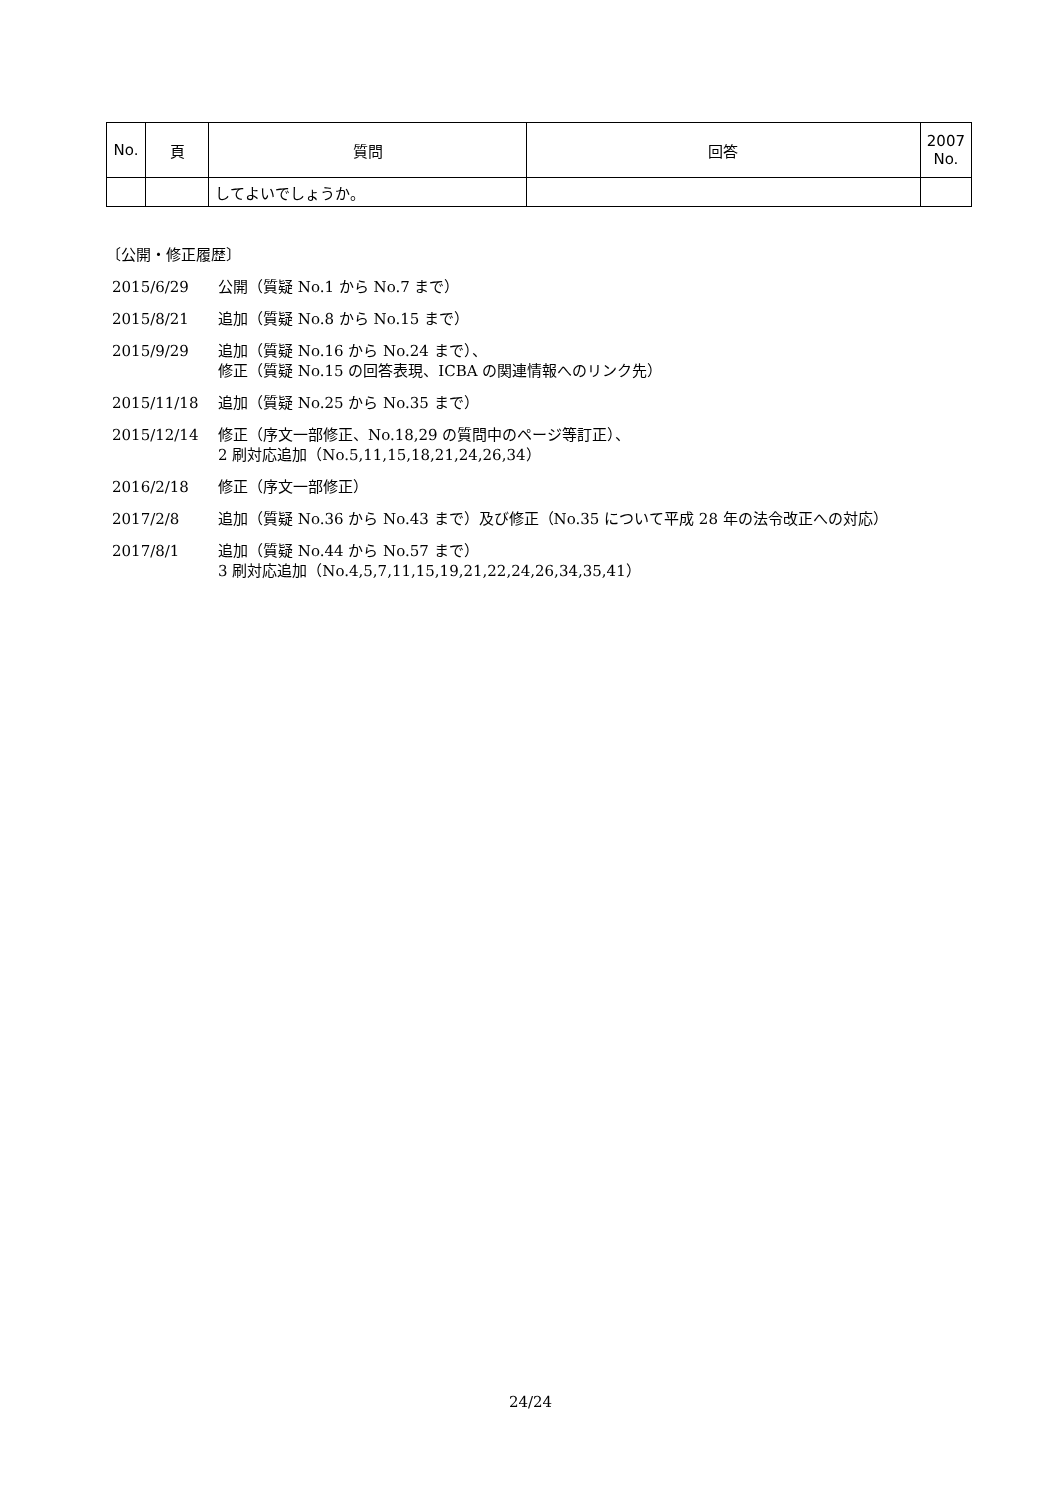| No. | 頁 | 質問 | 回答 | 2007 No. |
| --- | --- | --- | --- | --- |
| | | してよいでしょうか。 | | |
〔公開・修正履歴〕
2015/6/29 公開（質疑 No.1 から No.7 まで）
2015/8/21 追加（質疑 No.8 から No.15 まで）
2015/9/29 追加（質疑 No.16 から No.24 まで）、
修正（質疑 No.15 の回答表現、ICBA の関連情報へのリンク先）
2015/11/18 追加（質疑 No.25 から No.35 まで）
2015/12/14 修正（序文一部修正、No.18,29 の質問中のページ等訂正）、
2 刷対応追加（No.5,11,15,18,21,24,26,34）
2016/2/18 修正（序文一部修正）
2017/2/8 追加（質疑 No.36 から No.43 まで）及び修正（No.35 について平成 28 年の法令改正への対応）
2017/8/1 追加（質疑 No.44 から No.57 まで）
3 刷対応追加（No.4,5,7,11,15,19,21,22,24,26,34,35,41）
24/24